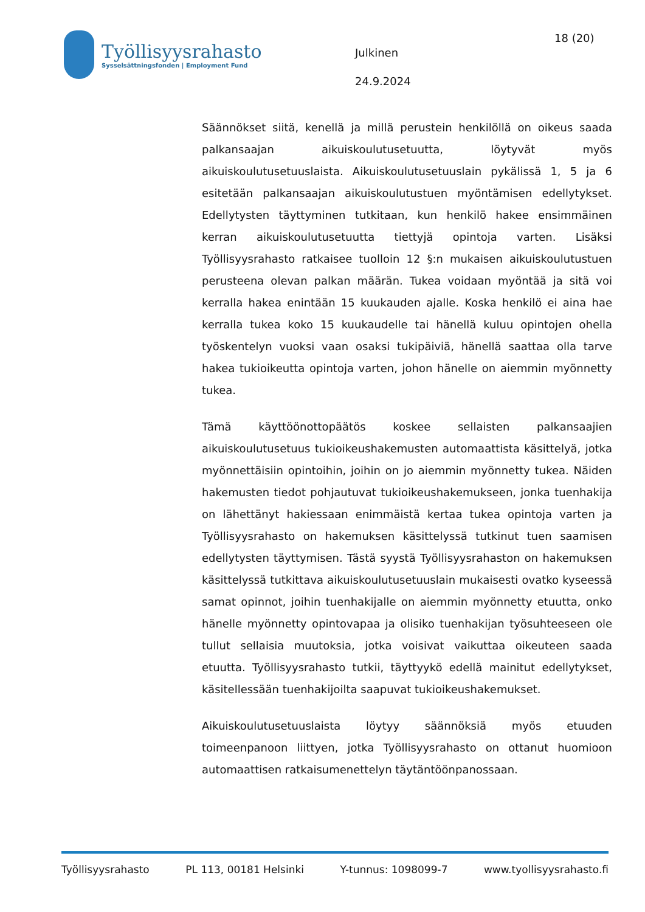Työllisyysrahasto
Sysselsättningsfonden | Employment Fund
18 (20)
Julkinen
24.9.2024
Säännökset siitä, kenellä ja millä perustein henkilöllä on oikeus saada palkansaajan aikuiskoulutusetuutta, löytyvät myös aikuiskoulutusetuuslaista. Aikuiskoulutusetuuslain pykälissä 1, 5 ja 6 esitetään palkansaajan aikuiskoulutustuen myöntämisen edellytykset. Edellytysten täyttyminen tutkitaan, kun henkilö hakee ensimmäinen kerran aikuiskoulutusetuutta tiettyjä opintoja varten. Lisäksi Työllisyysrahasto ratkaisee tuolloin 12 §:n mukaisen aikuiskoulutustuen perusteena olevan palkan määrän. Tukea voidaan myöntää ja sitä voi kerralla hakea enintään 15 kuukauden ajalle. Koska henkilö ei aina hae kerralla tukea koko 15 kuukaudelle tai hänellä kuluu opintojen ohella työskentelyn vuoksi vaan osaksi tukipäiviä, hänellä saattaa olla tarve hakea tukioikeutta opintoja varten, johon hänelle on aiemmin myönnetty tukea.
Tämä käyttöönottopäätös koskee sellaisten palkansaajien aikuiskoulutusetuus tukioikeushakemusten automaattista käsittelyä, jotka myönnettäisiin opintoihin, joihin on jo aiemmin myönnetty tukea. Näiden hakemusten tiedot pohjautuvat tukioikeushakemukseen, jonka tuenhakija on lähettänyt hakiessaan enimmäistä kertaa tukea opintoja varten ja Työllisyysrahasto on hakemuksen käsittelyssä tutkinut tuen saamisen edellytysten täyttymisen. Tästä syystä Työllisyysrahaston on hakemuksen käsittelyssä tutkittava aikuiskoulutusetuuslain mukaisesti ovatko kyseessä samat opinnot, joihin tuenhakijalle on aiemmin myönnetty etuutta, onko hänelle myönnetty opintovapaa ja olisiko tuenhakijan työsuhteeseen ole tullut sellaisia muutoksia, jotka voisivat vaikuttaa oikeuteen saada etuutta. Työllisyysrahasto tutkii, täyttyykö edellä mainitut edellytykset, käsitellessään tuenhakijoilta saapuvat tukioikeushakemukset.
Aikuiskoulutusetuuslaista löytyy säännöksiä myös etuuden toimeenpanoon liittyen, jotka Työllisyysrahasto on ottanut huomioon automaattisen ratkaisumenettelyn täytäntöönpanossaan.
Työllisyysrahasto PL 113, 00181 Helsinki Y-tunnus: 1098099-7 www.tyollisyysrahasto.fi